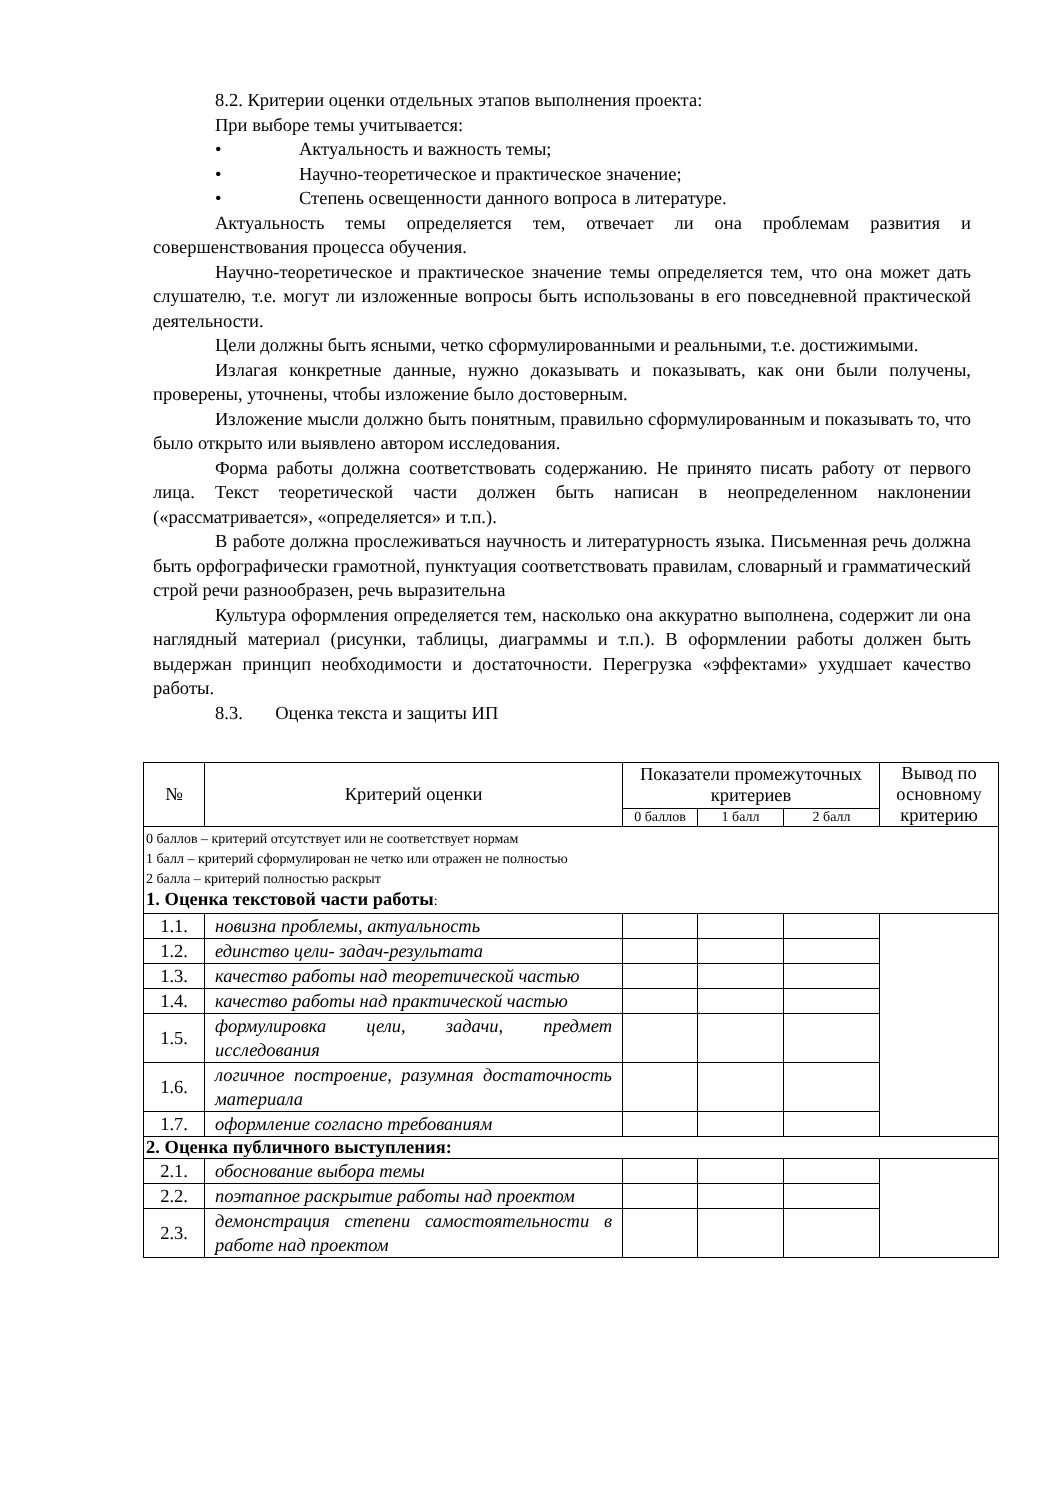8.2. Критерии оценки отдельных этапов выполнения проекта:
При выборе темы учитывается:
• Актуальность и важность темы;
• Научно-теоретическое и практическое значение;
• Степень освещенности данного вопроса в литературе.
Актуальность темы определяется тем, отвечает ли она проблемам развития и совершенствования процесса обучения.
Научно-теоретическое и практическое значение темы определяется тем, что она может дать слушателю, т.е. могут ли изложенные вопросы быть использованы в его повседневной практической деятельности.
Цели должны быть ясными, четко сформулированными и реальными, т.е. достижимыми.
Излагая конкретные данные, нужно доказывать и показывать, как они были получены, проверены, уточнены, чтобы изложение было достоверным.
Изложение мысли должно быть понятным, правильно сформулированным и показывать то, что было открыто или выявлено автором исследования.
Форма работы должна соответствовать содержанию. Не принято писать работу от первого лица. Текст теоретической части должен быть написан в неопределенном наклонении («рассматривается», «определяется» и т.п.).
В работе должна прослеживаться научность и литературность языка. Письменная речь должна быть орфографически грамотной, пунктуация соответствовать правилам, словарный и грамматический строй речи разнообразен, речь выразительна
Культура оформления определяется тем, насколько она аккуратно выполнена, содержит ли она наглядный материал (рисунки, таблицы, диаграммы и т.п.). В оформлении работы должен быть выдержан принцип необходимости и достаточности. Перегрузка «эффектами» ухудшает качество работы.
8.3. Оценка текста и защиты ИП
| № | Критерий оценки | Показатели промежуточных критериев | | | Вывод по основному критерию |
| --- | --- | --- | --- | --- | --- |
| | | 0 баллов | 1 балл | 2 балл | |
| 0 баллов – критерий отсутствует или не соответствует нормам 1 балл – критерий сформулирован не четко или отражен не полностью 2 балла – критерий полностью раскрыт 1. Оценка текстовой части работы : | | | | | |
| 1.1. | новизна проблемы, актуальность | | | | |
| 1.2. | единство цели- задач-результата | | | | |
| 1.3. | качество работы над теоретической частью | | | | |
| 1.4. | качество работы над практической частью | | | | |
| 1.5. | формулировка цели, задачи, предмет исследования | | | | |
| 1.6. | логичное построение, разумная достаточность материала | | | | |
| 1.7. | оформление согласно требованиям | | | | |
| 2. Оценка публичного выступления: | | | | | |
| 2.1. | обоснование выбора темы | | | | |
| 2.2. | поэтапное раскрытие работы над проектом | | | | |
| 2.3. | демонстрация степени самостоятельности в работе над проектом | | | | |